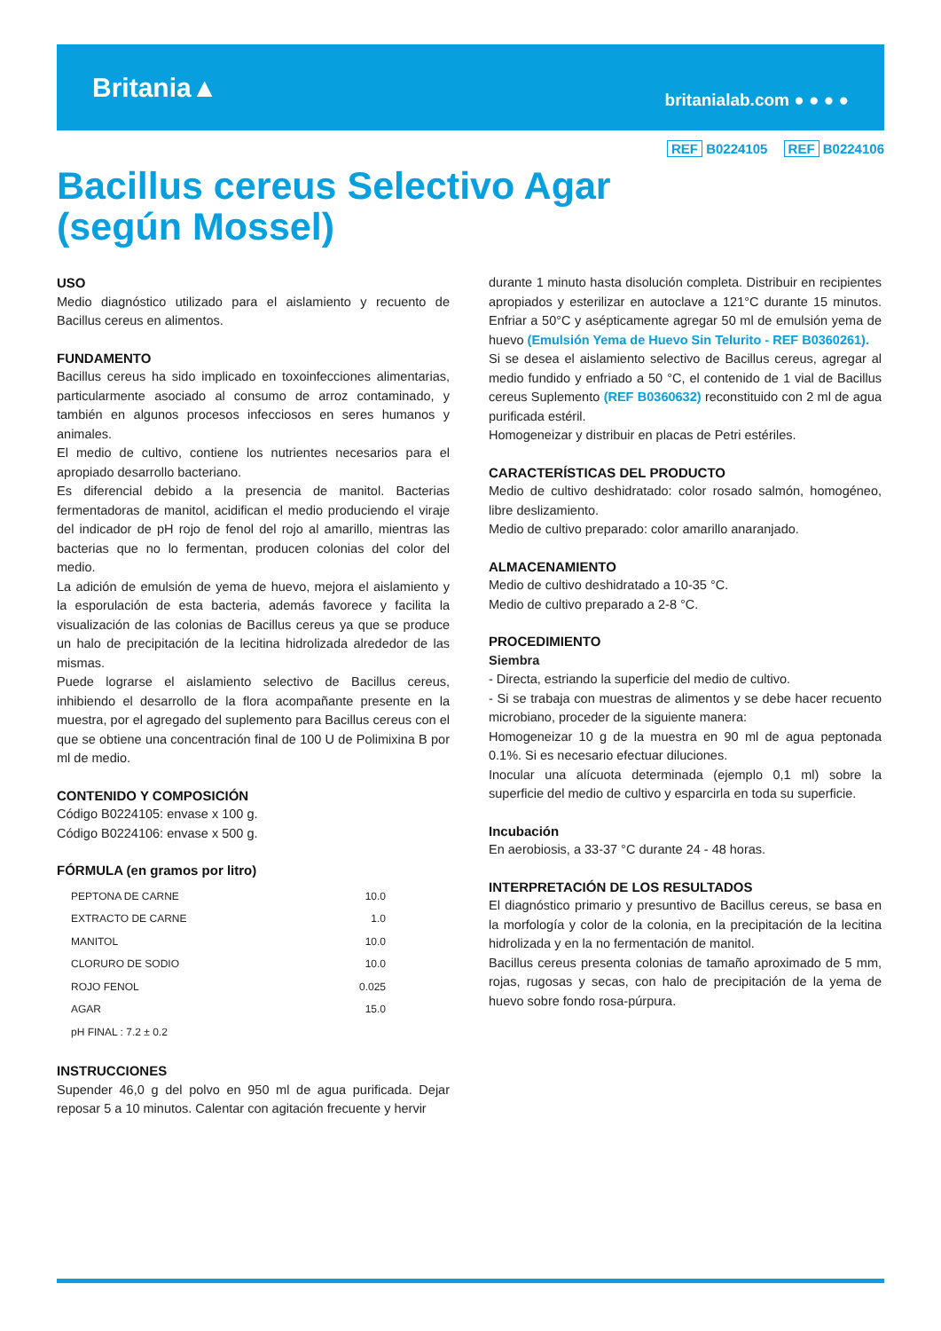Britania▲
britanialab.com ● ● ● ●
REF B0224105 REF B0224106
Bacillus cereus Selectivo Agar
(según Mossel)
USO
Medio diagnóstico utilizado para el aislamiento y recuento de Bacillus cereus en alimentos.
FUNDAMENTO
Bacillus cereus ha sido implicado en toxoinfecciones alimentarias, particularmente asociado al consumo de arroz contaminado, y también en algunos procesos infecciosos en seres humanos y animales.
El medio de cultivo, contiene los nutrientes necesarios para el apropiado desarrollo bacteriano.
Es diferencial debido a la presencia de manitol. Bacterias fermentadoras de manitol, acidifican el medio produciendo el viraje del indicador de pH rojo de fenol del rojo al amarillo, mientras las bacterias que no lo fermentan, producen colonias del color del medio.
La adición de emulsión de yema de huevo, mejora el aislamiento y la esporulación de esta bacteria, además favorece y facilita la visualización de las colonias de Bacillus cereus ya que se produce un halo de precipitación de la lecitina hidrolizada alrededor de las mismas.
Puede lograrse el aislamiento selectivo de Bacillus cereus, inhibiendo el desarrollo de la flora acompañante presente en la muestra, por el agregado del suplemento para Bacillus cereus con el que se obtiene una concentración final de 100 U de Polimixina B por ml de medio.
CONTENIDO Y COMPOSICIÓN
Código B0224105: envase x 100 g.
Código B0224106: envase x 500 g.
FÓRMULA (en gramos por litro)
| PEPTONA DE CARNE | 10.0 |
| EXTRACTO DE CARNE | 1.0 |
| MANITOL | 10.0 |
| CLORURO DE SODIO | 10.0 |
| ROJO FENOL | 0.025 |
| AGAR | 15.0 |
| pH FINAL : 7.2 ± 0.2 | |
INSTRUCCIONES
Supender 46,0 g del polvo en 950 ml de agua purificada. Dejar reposar 5 a 10 minutos. Calentar con agitación frecuente y hervir
durante 1 minuto hasta disolución completa. Distribuir en recipientes apropiados y esterilizar en autoclave a 121°C durante 15 minutos. Enfriar a 50°C y asépticamente agregar 50 ml de emulsión yema de huevo (Emulsión Yema de Huevo Sin Telurito - REF B0360261).
Si se desea el aislamiento selectivo de Bacillus cereus, agregar al medio fundido y enfriado a 50 °C, el contenido de 1 vial de Bacillus cereus Suplemento (REF B0360632) reconstituido con 2 ml de agua purificada estéril.
Homogeneizar y distribuir en placas de Petri estériles.
CARACTERÍSTICAS DEL PRODUCTO
Medio de cultivo deshidratado: color rosado salmón, homogéneo, libre deslizamiento.
Medio de cultivo preparado: color amarillo anaranjado.
ALMACENAMIENTO
Medio de cultivo deshidratado a 10-35 °C.
Medio de cultivo preparado a 2-8 °C.
PROCEDIMIENTO
Siembra
- Directa, estriando la superficie del medio de cultivo.
- Si se trabaja con muestras de alimentos y se debe hacer recuento microbiano, proceder de la siguiente manera:
Homogeneizar 10 g de la muestra en 90 ml de agua peptonada 0.1%. Si es necesario efectuar diluciones.
Inocular una alícuota determinada (ejemplo 0,1 ml) sobre la superficie del medio de cultivo y esparcirla en toda su superficie.
Incubación
En aerobiosis, a 33-37 °C durante 24 - 48 horas.
INTERPRETACIÓN DE LOS RESULTADOS
El diagnóstico primario y presuntivo de Bacillus cereus, se basa en la morfología y color de la colonia, en la precipitación de la lecitina hidrolizada y en la no fermentación de manitol.
Bacillus cereus presenta colonias de tamaño aproximado de 5 mm, rojas, rugosas y secas, con halo de precipitación de la yema de huevo sobre fondo rosa-púrpura.